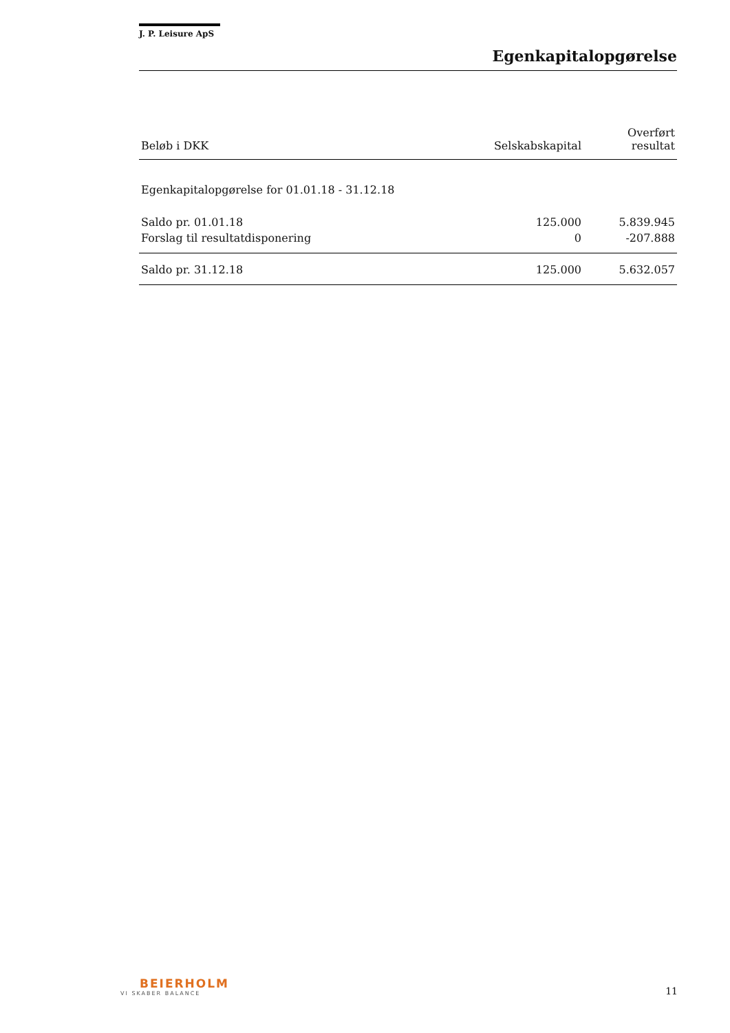J. P. Leisure ApS
Egenkapitalopgørelse
| Beløb i DKK | Selskabskapital | Overført resultat |
| --- | --- | --- |
| Egenkapitalopgørelse for 01.01.18 - 31.12.18 | | |
| Saldo pr. 01.01.18 | 125.000 | 5.839.945 |
| Forslag til resultatdisponering | 0 | -207.888 |
| Saldo pr. 31.12.18 | 125.000 | 5.632.057 |
BEIERHOLM
VI SKABER BALANCE
11